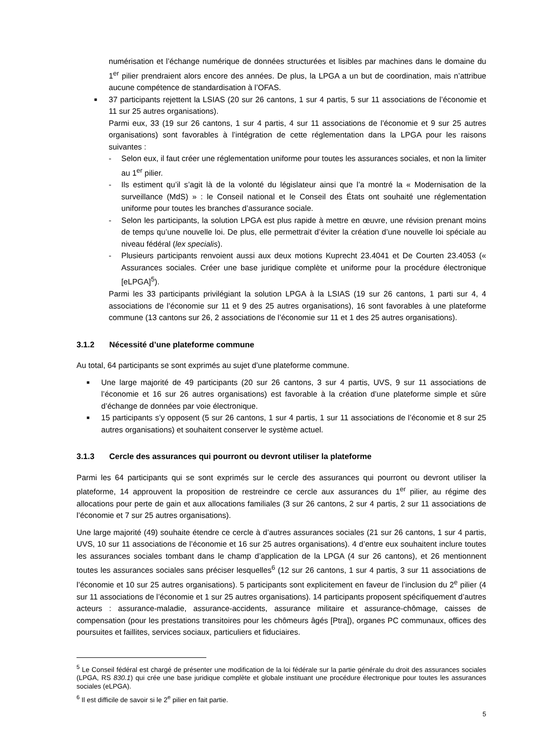numérisation et l’échange numérique de données structurées et lisibles par machines dans le domaine du 1<sup>er</sup> pilier prendraient alors encore des années. De plus, la LPGA a un but de coordination, mais n’attribue aucune compétence de standardisation à l’OFAS.
■
37 participants rejettent la LSIAS (20 sur 26 cantons, 1 sur 4 partis, 5 sur 11 associations de l’économie et 11 sur 25 autres organisations).
Parmi eux, 33 (19 sur 26 cantons, 1 sur 4 partis, 4 sur 11 associations de l’économie et 9 sur 25 autres organisations) sont favorables à l’intégration de cette réglementation dans la LPGA pour les raisons suivantes :
- Selon eux, il faut créer une réglementation uniforme pour toutes les assurances sociales, et non la limiter au 1<sup>er</sup> pilier.
- Ils estiment qu’il s’agit là de la volonté du législateur ainsi que l’a montré la « Modernisation de la surveillance (MdS) » : le Conseil national et le Conseil des États ont souhaité une réglementation uniforme pour toutes les branches d’assurance sociale.
- Selon les participants, la solution LPGA est plus rapide à mettre en œuvre, une révision prenant moins de temps qu’une nouvelle loi. De plus, elle permettrait d’éviter la création d’une nouvelle loi spéciale au niveau fédéral (lex specialis).
- Plusieurs participants renvoient aussi aux deux motions Kuprecht 23.4041 et De Courten 23.4053 (« Assurances sociales. Créer une base juridique complète et uniforme pour la procédure électronique [eLPGA]<sup>5</sup>).
Parmi les 33 participants privilégiant la solution LPGA à la LSIAS (19 sur 26 cantons, 1 parti sur 4, 4 associations de l’économie sur 11 et 9 des 25 autres organisations), 16 sont favorables à une plateforme commune (13 cantons sur 26, 2 associations de l’économie sur 11 et 1 des 25 autres organisations).
3.1.2 Nécessité d’une plateforme commune
Au total, 64 participants se sont exprimés au sujet d’une plateforme commune.
■
Une large majorité de 49 participants (20 sur 26 cantons, 3 sur 4 partis, UVS, 9 sur 11 associations de l’économie et 16 sur 26 autres organisations) est favorable à la création d’une plateforme simple et sûre d’échange de données par voie électronique.
■
15 participants s’y opposent (5 sur 26 cantons, 1 sur 4 partis, 1 sur 11 associations de l’économie et 8 sur 25 autres organisations) et souhaitent conserver le système actuel.
3.1.3 Cercle des assurances qui pourront ou devront utiliser la plateforme
Parmi les 64 participants qui se sont exprimés sur le cercle des assurances qui pourront ou devront utiliser la plateforme, 14 approuvent la proposition de restreindre ce cercle aux assurances du 1<sup>er</sup> pilier, au régime des allocations pour perte de gain et aux allocations familiales (3 sur 26 cantons, 2 sur 4 partis, 2 sur 11 associations de l’économie et 7 sur 25 autres organisations).
Une large majorité (49) souhaite étendre ce cercle à d’autres assurances sociales (21 sur 26 cantons, 1 sur 4 partis, UVS, 10 sur 11 associations de l’économie et 16 sur 25 autres organisations). 4 d’entre eux souhaitent inclure toutes les assurances sociales tombant dans le champ d’application de la LPGA (4 sur 26 cantons), et 26 mentionnent toutes les assurances sociales sans préciser lesquelles<sup>6</sup> (12 sur 26 cantons, 1 sur 4 partis, 3 sur 11 associations de l’économie et 10 sur 25 autres organisations). 5 participants sont explicitement en faveur de l’inclusion du 2<sup>e</sup> pilier (4 sur 11 associations de l’économie et 1 sur 25 autres organisations). 14 participants proposent spécifiquement d’autres acteurs : assurance-maladie, assurance-accidents, assurance militaire et assurance-chômage, caisses de compensation (pour les prestations transitoires pour les chômeurs âgés [Ptra]), organes PC communaux, offices des poursuites et faillites, services sociaux, particuliers et fiduciaires.
<sup>5</sup> Le Conseil fédéral est chargé de présenter une modification de la loi fédérale sur la partie générale du droit des assurances sociales (LPGA, RS 830.1) qui crée une base juridique complète et globale instituant une procédure électronique pour toutes les assurances sociales (eLPGA).
<sup>6</sup> Il est difficile de savoir si le 2<sup>e</sup> pilier en fait partie.
5